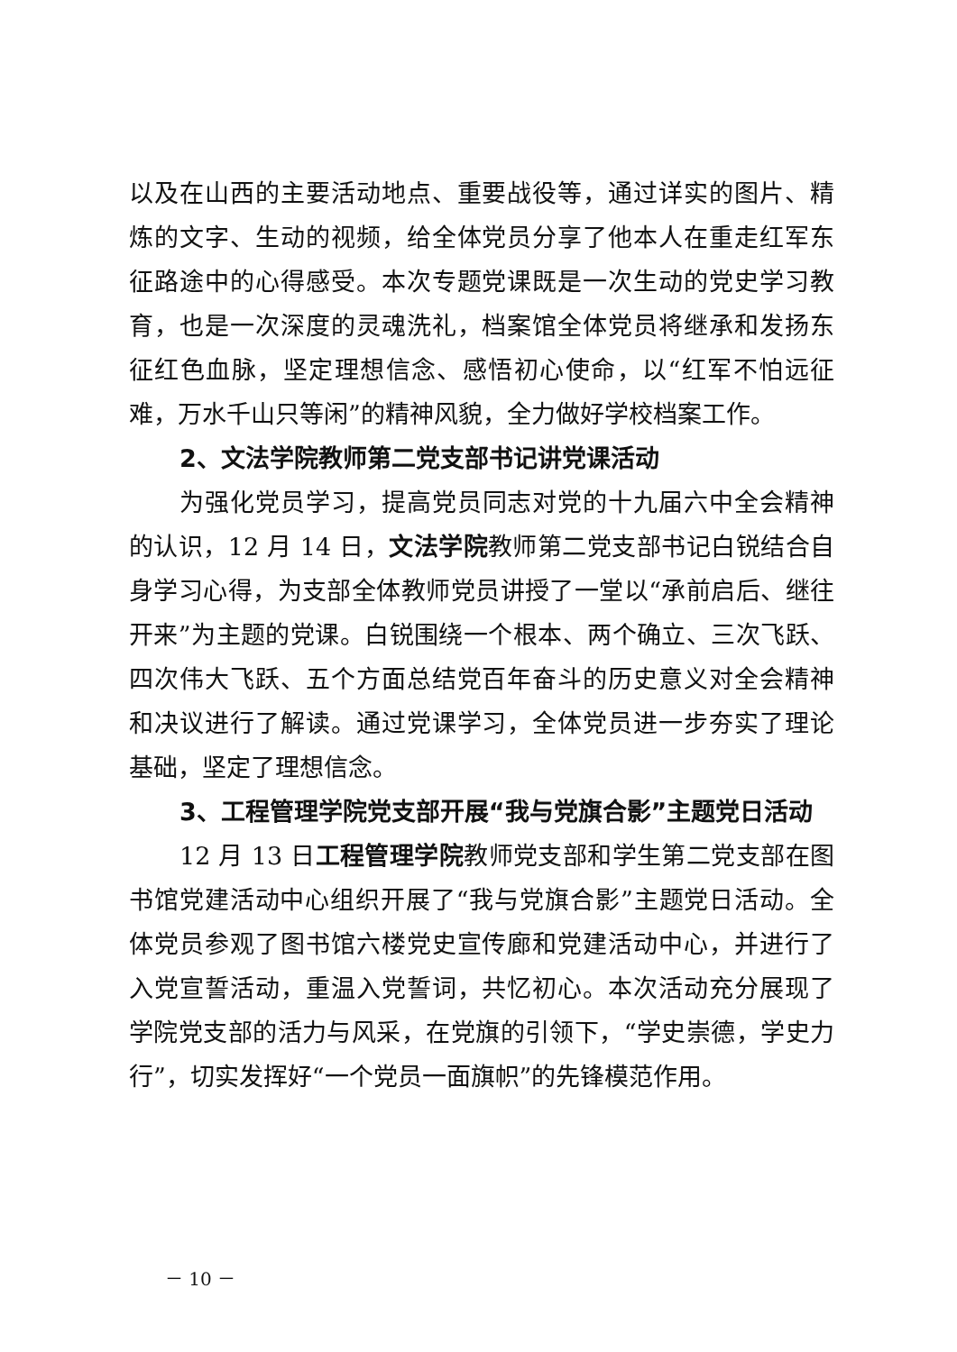以及在山西的主要活动地点、重要战役等，通过详实的图片、精炼的文字、生动的视频，给全体党员分享了他本人在重走红军东征路途中的心得感受。本次专题党课既是一次生动的党史学习教育，也是一次深度的灵魂洗礼，档案馆全体党员将继承和发扬东征红色血脉，坚定理想信念、感悟初心使命，以“红军不怕远征难，万水千山只等闲”的精神风貌，全力做好学校档案工作。
2、文法学院教师第二党支部书记讲党课活动
为强化党员学习，提高党员同志对党的十九届六中全会精神的认识，12 月 14 日，文法学院教师第二党支部书记白锐结合自身学习心得，为支部全体教师党员讲授了一堂以“承前启后、继往开来”为主题的党课。白锐围绕一个根本、两个确立、三次飞跃、四次伟大飞跃、五个方面总结党百年奋斗的历史意义对全会精神和决议进行了解读。通过党课学习，全体党员进一步夯实了理论基础，坚定了理想信念。
3、工程管理学院党支部开展“我与党旗合影”主题党日活动
12 月 13 日工程管理学院教师党支部和学生第二党支部在图书馆党建活动中心组织开展了“我与党旗合影”主题党日活动。全体党员参观了图书馆六楼党史宣传廊和党建活动中心，并进行了入党宣誓活动，重温入党誓词，共忆初心。本次活动充分展现了学院党支部的活力与风采，在党旗的引领下，“学史崇德，学史力行”，切实发挥好“一个党员一面旗帜”的先锋模范作用。
－ 10 －